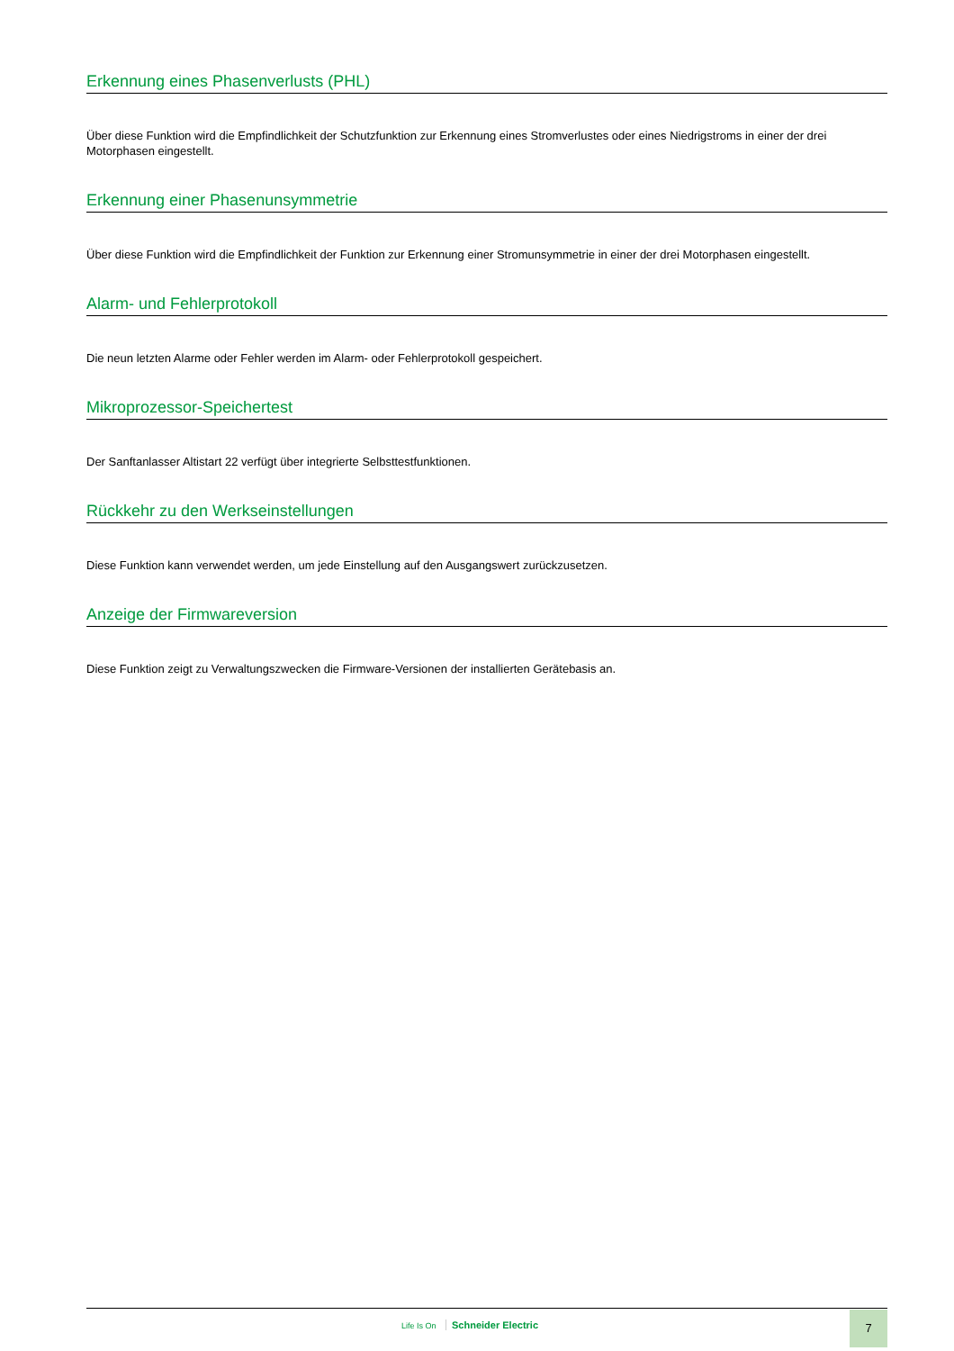Erkennung eines Phasenverlusts (PHL)
Über diese Funktion wird die Empfindlichkeit der Schutzfunktion zur Erkennung eines Stromverlustes oder eines Niedrigstroms in einer der drei Motorphasen eingestellt.
Erkennung einer Phasenunsymmetrie
Über diese Funktion wird die Empfindlichkeit der Funktion zur Erkennung einer Stromunsymmetrie in einer der drei Motorphasen eingestellt.
Alarm- und Fehlerprotokoll
Die neun letzten Alarme oder Fehler werden im Alarm- oder Fehlerprotokoll gespeichert.
Mikroprozessor-Speichertest
Der Sanftanlasser Altistart 22 verfügt über integrierte Selbsttestfunktionen.
Rückkehr zu den Werkseinstellungen
Diese Funktion kann verwendet werden, um jede Einstellung auf den Ausgangswert zurückzusetzen.
Anzeige der Firmwareversion
Diese Funktion zeigt zu Verwaltungszwecken die Firmware-Versionen der installierten Gerätebasis an.
Life Is On Schneider Electric
7